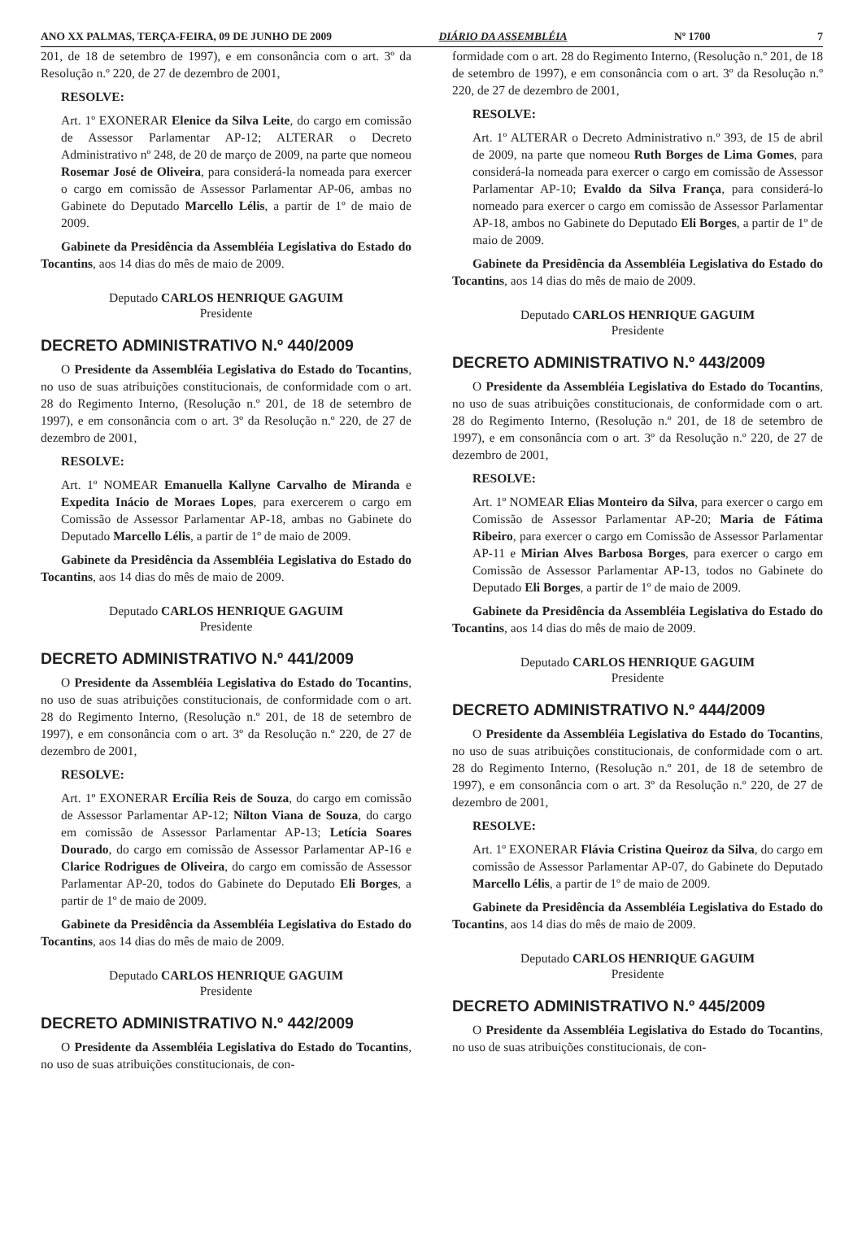ANO XX PALMAS, TERÇA-FEIRA, 09 DE JUNHO DE 2009 DIÁRIO DA ASSEMBLÉIA Nº 1700 7
201, de 18 de setembro de 1997), e em consonância com o art. 3º da Resolução n.º 220, de 27 de dezembro de 2001,
RESOLVE:
Art. 1º EXONERAR Elenice da Silva Leite, do cargo em comissão de Assessor Parlamentar AP-12; ALTERAR o Decreto Administrativo nº 248, de 20 de março de 2009, na parte que nomeou Rosemar José de Oliveira, para considerá-la nomeada para exercer o cargo em comissão de Assessor Parlamentar AP-06, ambas no Gabinete do Deputado Marcello Lélis, a partir de 1º de maio de 2009.
Gabinete da Presidência da Assembléia Legislativa do Estado do Tocantins, aos 14 dias do mês de maio de 2009.
Deputado CARLOS HENRIQUE GAGUIM
Presidente
DECRETO ADMINISTRATIVO N.º 440/2009
O Presidente da Assembléia Legislativa do Estado do Tocantins, no uso de suas atribuições constitucionais, de conformidade com o art. 28 do Regimento Interno, (Resolução n.º 201, de 18 de setembro de 1997), e em consonância com o art. 3º da Resolução n.º 220, de 27 de dezembro de 2001,
RESOLVE:
Art. 1º NOMEAR Emanuella Kallyne Carvalho de Miranda e Expedita Inácio de Moraes Lopes, para exercerem o cargo em Comissão de Assessor Parlamentar AP-18, ambas no Gabinete do Deputado Marcello Lélis, a partir de 1º de maio de 2009.
Gabinete da Presidência da Assembléia Legislativa do Estado do Tocantins, aos 14 dias do mês de maio de 2009.
Deputado CARLOS HENRIQUE GAGUIM
Presidente
DECRETO ADMINISTRATIVO N.º 441/2009
O Presidente da Assembléia Legislativa do Estado do Tocantins, no uso de suas atribuições constitucionais, de conformidade com o art. 28 do Regimento Interno, (Resolução n.º 201, de 18 de setembro de 1997), e em consonância com o art. 3º da Resolução n.º 220, de 27 de dezembro de 2001,
RESOLVE:
Art. 1º EXONERAR Ercília Reis de Souza, do cargo em comissão de Assessor Parlamentar AP-12; Nilton Viana de Souza, do cargo em comissão de Assessor Parlamentar AP-13; Letícia Soares Dourado, do cargo em comissão de Assessor Parlamentar AP-16 e Clarice Rodrigues de Oliveira, do cargo em comissão de Assessor Parlamentar AP-20, todos do Gabinete do Deputado Eli Borges, a partir de 1º de maio de 2009.
Gabinete da Presidência da Assembléia Legislativa do Estado do Tocantins, aos 14 dias do mês de maio de 2009.
Deputado CARLOS HENRIQUE GAGUIM
Presidente
DECRETO ADMINISTRATIVO N.º 442/2009
O Presidente da Assembléia Legislativa do Estado do Tocantins, no uso de suas atribuições constitucionais, de con-
formidade com o art. 28 do Regimento Interno, (Resolução n.º 201, de 18 de setembro de 1997), e em consonância com o art. 3º da Resolução n.º 220, de 27 de dezembro de 2001,
RESOLVE:
Art. 1º ALTERAR o Decreto Administrativo n.º 393, de 15 de abril de 2009, na parte que nomeou Ruth Borges de Lima Gomes, para considerá-la nomeada para exercer o cargo em comissão de Assessor Parlamentar AP-10; Evaldo da Silva França, para considerá-lo nomeado para exercer o cargo em comissão de Assessor Parlamentar AP-18, ambos no Gabinete do Deputado Eli Borges, a partir de 1º de maio de 2009.
Gabinete da Presidência da Assembléia Legislativa do Estado do Tocantins, aos 14 dias do mês de maio de 2009.
Deputado CARLOS HENRIQUE GAGUIM
Presidente
DECRETO ADMINISTRATIVO N.º 443/2009
O Presidente da Assembléia Legislativa do Estado do Tocantins, no uso de suas atribuições constitucionais, de conformidade com o art. 28 do Regimento Interno, (Resolução n.º 201, de 18 de setembro de 1997), e em consonância com o art. 3º da Resolução n.º 220, de 27 de dezembro de 2001,
RESOLVE:
Art. 1º NOMEAR Elias Monteiro da Silva, para exercer o cargo em Comissão de Assessor Parlamentar AP-20; Maria de Fátima Ribeiro, para exercer o cargo em Comissão de Assessor Parlamentar AP-11 e Mirian Alves Barbosa Borges, para exercer o cargo em Comissão de Assessor Parlamentar AP-13, todos no Gabinete do Deputado Eli Borges, a partir de 1º de maio de 2009.
Gabinete da Presidência da Assembléia Legislativa do Estado do Tocantins, aos 14 dias do mês de maio de 2009.
Deputado CARLOS HENRIQUE GAGUIM
Presidente
DECRETO ADMINISTRATIVO N.º 444/2009
O Presidente da Assembléia Legislativa do Estado do Tocantins, no uso de suas atribuições constitucionais, de conformidade com o art. 28 do Regimento Interno, (Resolução n.º 201, de 18 de setembro de 1997), e em consonância com o art. 3º da Resolução n.º 220, de 27 de dezembro de 2001,
RESOLVE:
Art. 1º EXONERAR Flávia Cristina Queiroz da Silva, do cargo em comissão de Assessor Parlamentar AP-07, do Gabinete do Deputado Marcello Lélis, a partir de 1º de maio de 2009.
Gabinete da Presidência da Assembléia Legislativa do Estado do Tocantins, aos 14 dias do mês de maio de 2009.
Deputado CARLOS HENRIQUE GAGUIM
Presidente
DECRETO ADMINISTRATIVO N.º 445/2009
O Presidente da Assembléia Legislativa do Estado do Tocantins, no uso de suas atribuições constitucionais, de con-